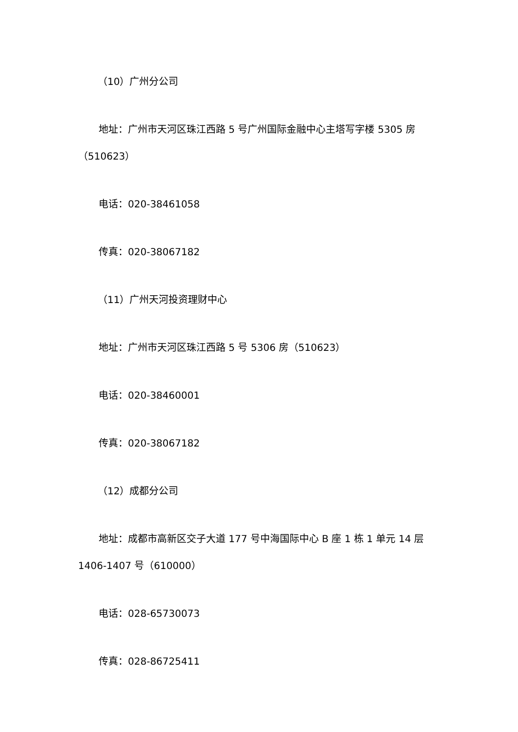（10）广州分公司
地址：广州市天河区珠江西路 5 号广州国际金融中心主塔写字楼 5305 房（510623）
电话：020-38461058
传真：020-38067182
（11）广州天河投资理财中心
地址：广州市天河区珠江西路 5 号 5306 房（510623）
电话：020-38460001
传真：020-38067182
（12）成都分公司
地址：成都市高新区交子大道 177 号中海国际中心 B 座 1 栋 1 单元 14 层 1406-1407 号（610000）
电话：028-65730073
传真：028-86725411